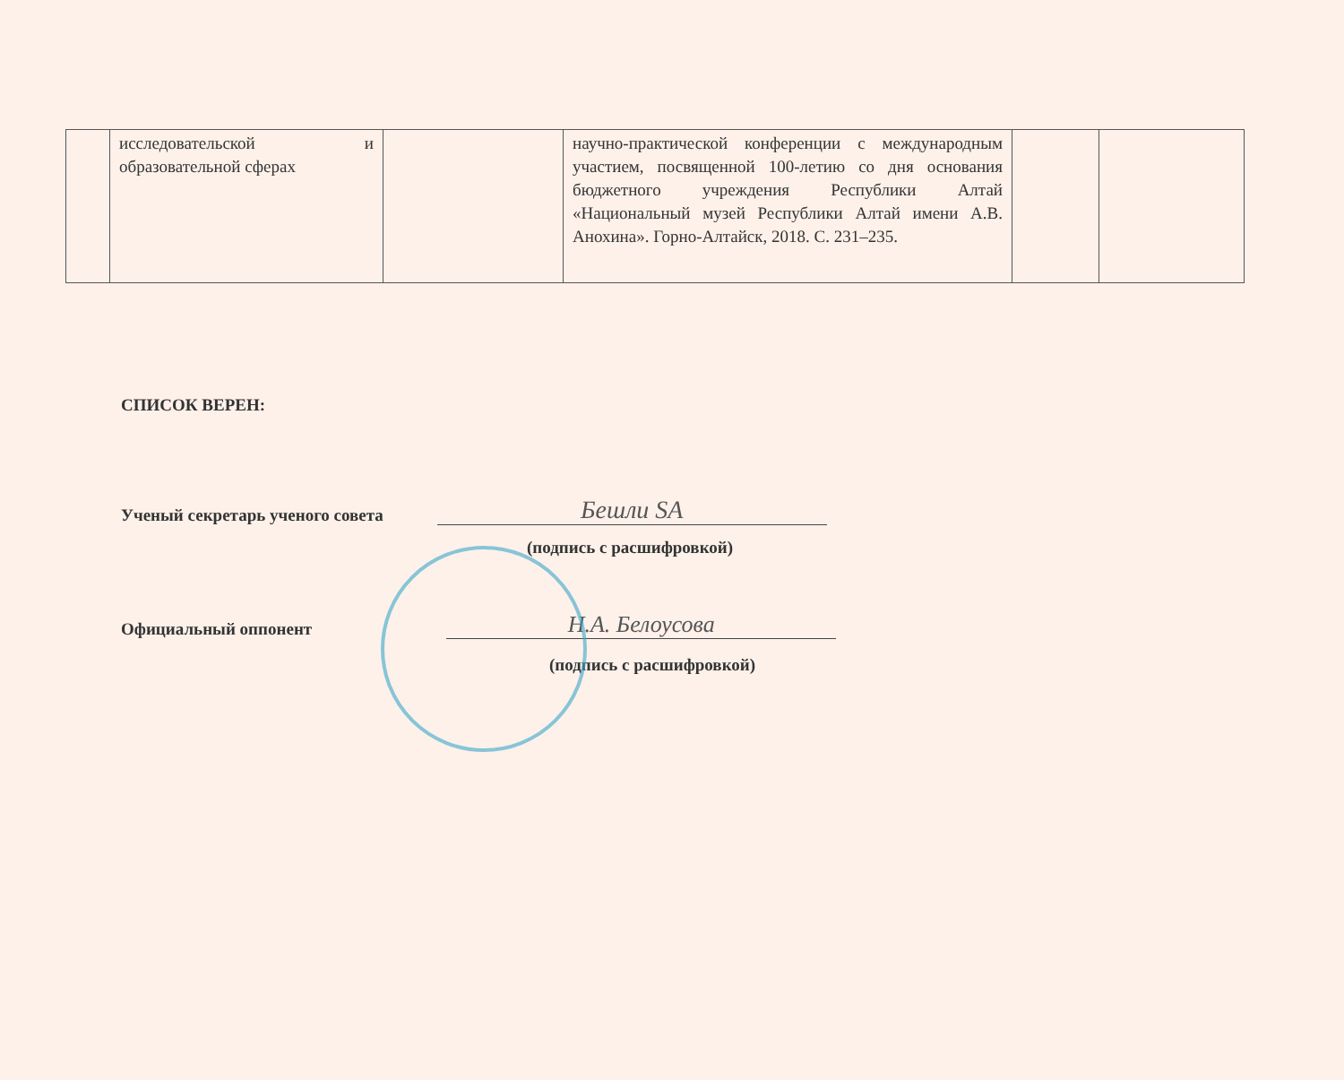| | исследовательской и образовательной сферах | | научно-практической конференции с международным участием, посвященной 100-летию со дня основания бюджетного учреждения Республики Алтай «Национальный музей Республики Алтай имени А.В. Анохина». Горно-Алтайск, 2018. С. 231–235. | | |
СПИСОК ВЕРЕН:
Ученый секретарь ученого совета Бешли SA
(подпись с расшифровкой)
Официальный оппонент Н.А. Белоусова
(подпись с расшифровкой)